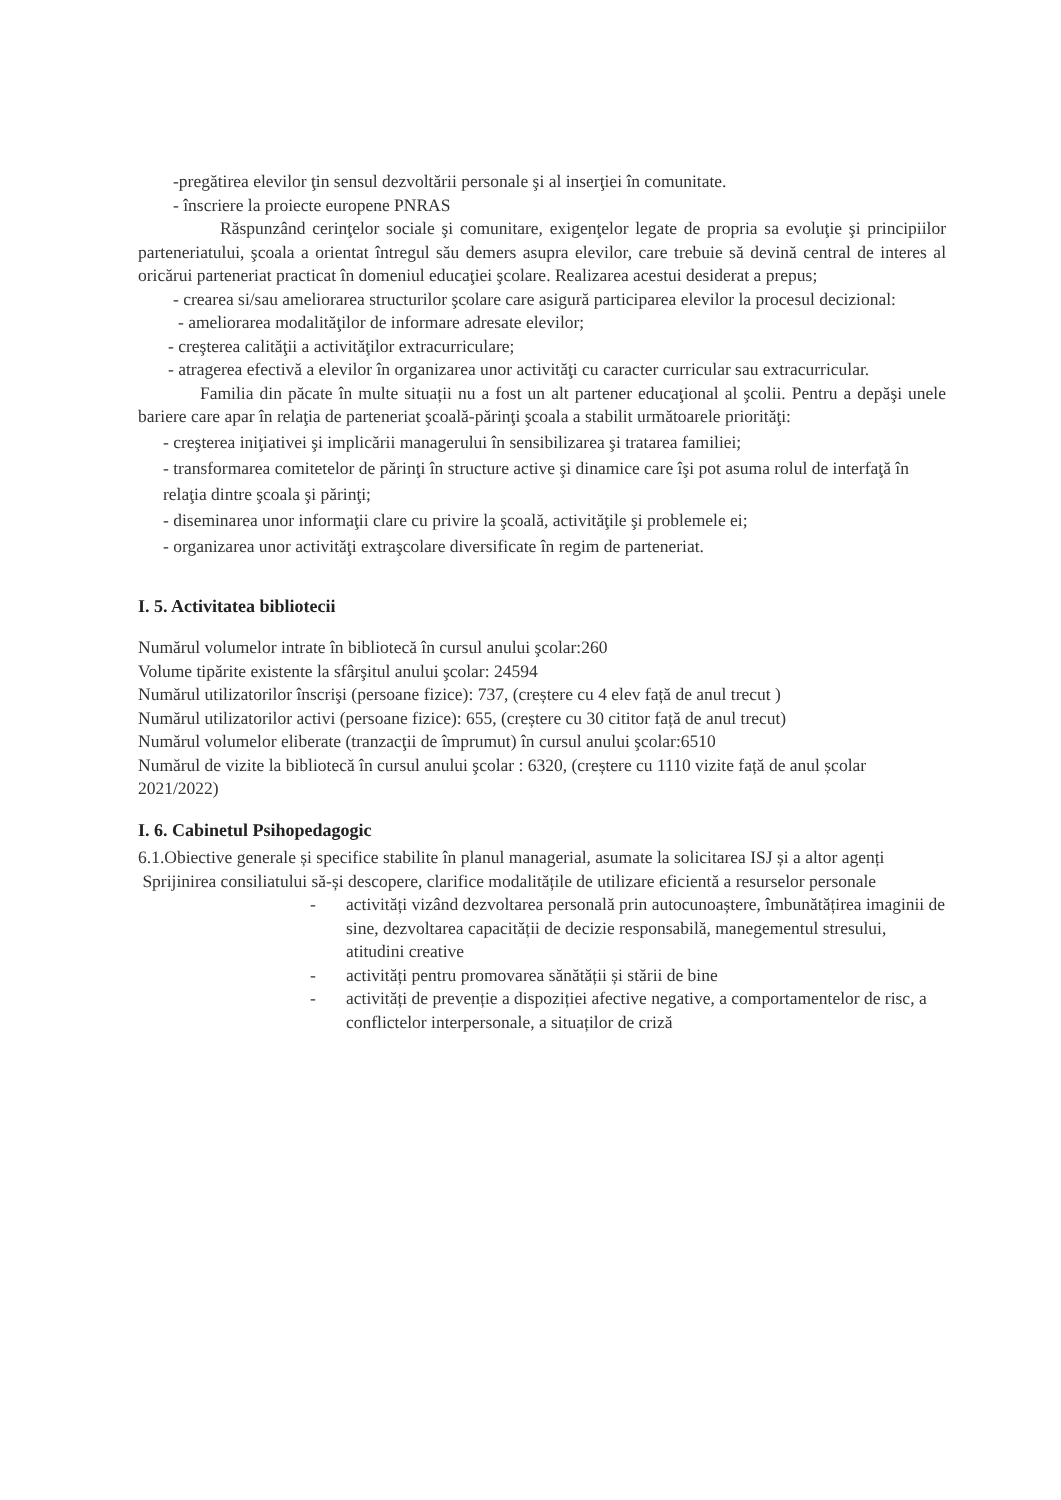-pregătirea elevilor ţin sensul dezvoltării personale şi al inserţiei în comunitate.
- înscriere la proiecte europene PNRAS
Răspunzând cerinţelor sociale şi comunitare, exigenţelor legate de propria sa evoluţie şi principiilor parteneriatului, şcoala a orientat întregul său demers asupra elevilor, care trebuie să devină central de interes al oricărui parteneriat practicat în domeniul educaţiei şcolare. Realizarea acestui desiderat a prepus;
- crearea si/sau ameliorarea structurilor şcolare care asigură participarea elevilor la procesul decizional:
- ameliorarea modalităţilor de informare adresate elevilor;
- creşterea calităţii a activităţilor extracurriculare;
- atragerea efectivă a elevilor în organizarea unor activităţi cu caracter curricular sau extracurricular.
Familia din păcate în multe situații nu a fost un alt partener educaţional al şcolii. Pentru a depăşi unele bariere care apar în relaţia de parteneriat şcoală-părinţi şcoala a stabilit următoarele priorităţi:
- creşterea iniţiativei şi implicării managerului în sensibilizarea şi tratarea familiei;
- transformarea comitetelor de părinţi în structure active şi dinamice care îşi pot asuma rolul de interfaţă în relaţia dintre şcoala şi părinţi;
- diseminarea unor informaţii clare cu privire la şcoală, activităţile şi problemele ei;
- organizarea unor activităţi extraşcolare diversificate în regim de parteneriat.
I. 5. Activitatea bibliotecii
Numărul volumelor intrate în bibliotecă în cursul anului şcolar:260
Volume tipărite existente la sfârşitul anului şcolar: 24594
Numărul utilizatorilor înscrişi (persoane fizice): 737, (creștere cu 4 elev față de anul trecut )
Numărul utilizatorilor activi (persoane fizice): 655, (creștere cu 30 cititor față de anul trecut)
Numărul volumelor eliberate (tranzacţii de împrumut) în cursul anului şcolar:6510
Numărul de vizite la bibliotecă în cursul anului şcolar : 6320, (creștere cu 1110 vizite față de anul școlar 2021/2022)
I. 6. Cabinetul Psihopedagogic
6.1.Obiective generale și specifice stabilite în planul managerial, asumate la solicitarea ISJ și a altor agenți
Sprijinirea consiliatului să-și descopere, clarifice modalitățile de utilizare eficientă a resurselor personale
- activități vizând dezvoltarea personală prin autocunoaștere, îmbunătățirea imaginii de sine, dezvoltarea capacității de decizie responsabilă, manegementul stresului, atitudini creative
- activități pentru promovarea sănătății și stării de bine
- activități de prevenție a dispoziției afective negative, a comportamentelor de risc, a conflictelor interpersonale, a situaților de criză